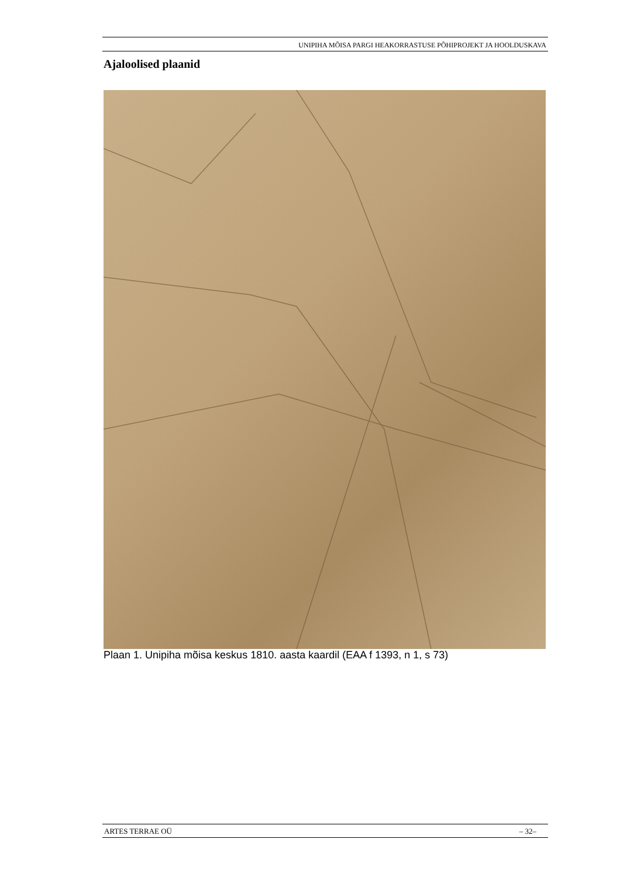UNIPIHA MÕISA PARGI HEAKORRASTUSE PÕHIPROJEKT JA HOOLDUSKAVA
Ajaloolised plaanid
Plaan 1. Unipiha mõisa keskus 1810. aasta kaardil (EAA f 1393, n 1, s 73)
ARTES TERRAE OÜ – 32–